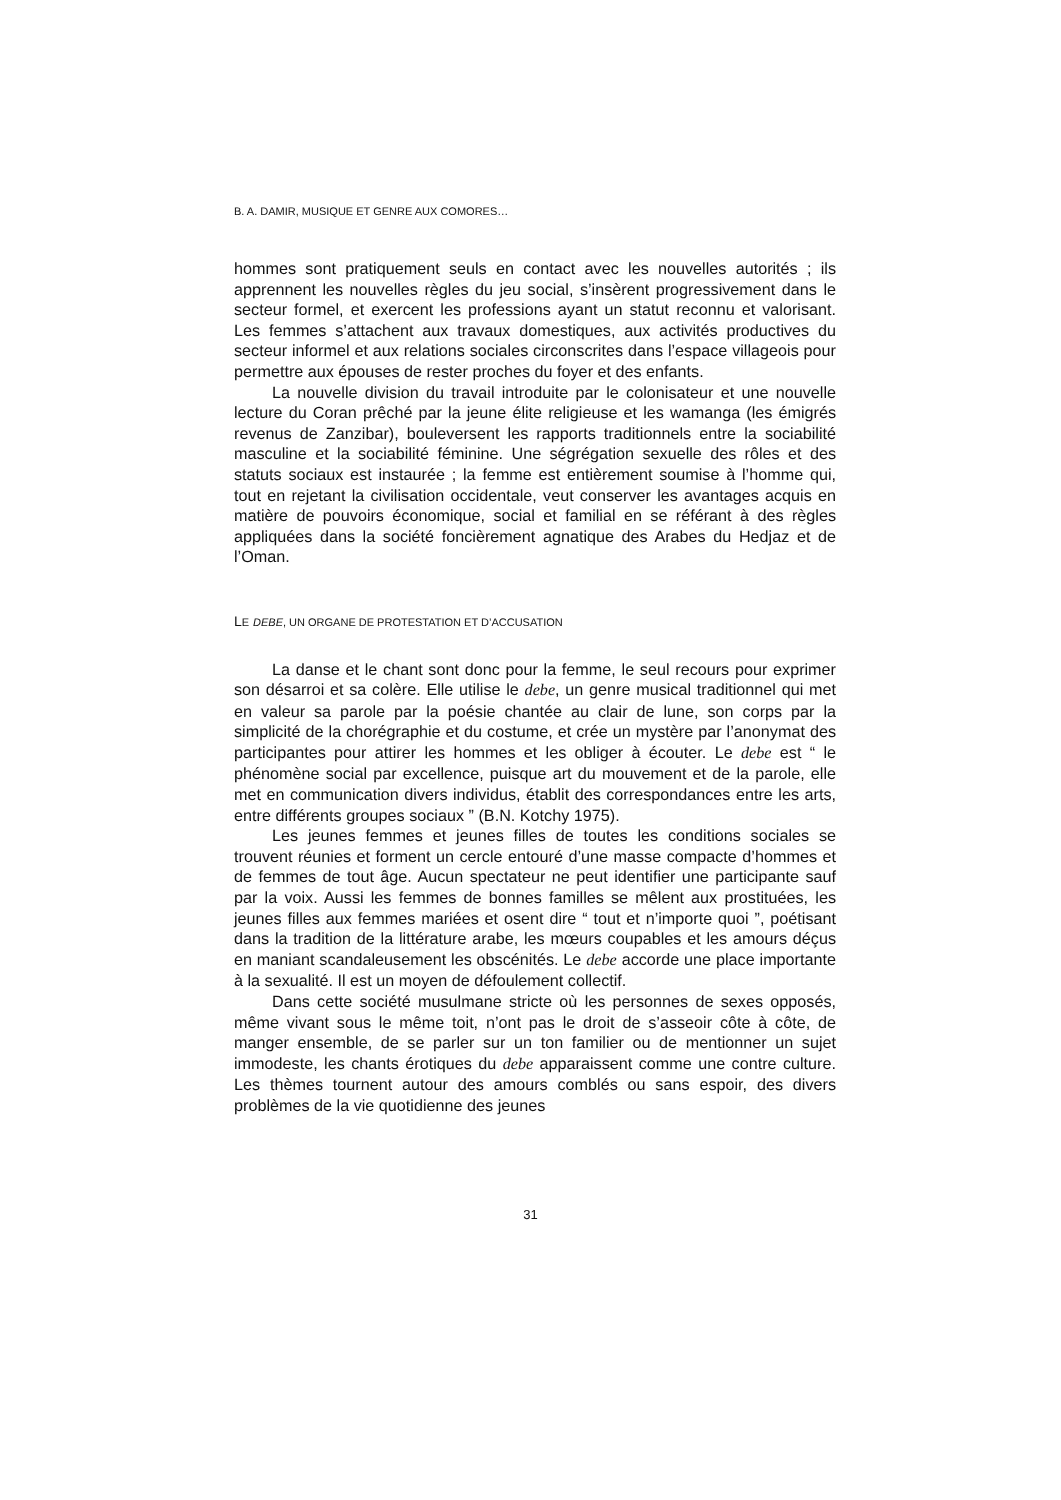B. A. DAMIR, MUSIQUE ET GENRE AUX COMORES…
hommes sont pratiquement seuls en contact avec les nouvelles autorités ; ils apprennent les nouvelles règles du jeu social, s’insèrent progressivement dans le secteur formel, et exercent les professions ayant un statut reconnu et valorisant. Les femmes s’attachent aux travaux domestiques, aux activités productives du secteur informel et aux relations sociales circonscrites dans l’espace villageois pour permettre aux épouses de rester proches du foyer et des enfants.
La nouvelle division du travail introduite par le colonisateur et une nouvelle lecture du Coran prêché par la jeune élite religieuse et les wamanga (les émigrés revenus de Zanzibar), bouleversent les rapports traditionnels entre la sociabilité masculine et la sociabilité féminine. Une ségrégation sexuelle des rôles et des statuts sociaux est instaurée ; la femme est entièrement soumise à l’homme qui, tout en rejetant la civilisation occidentale, veut conserver les avantages acquis en matière de pouvoirs économique, social et familial en se référant à des règles appliquées dans la société foncièrement agnatique des Arabes du Hedjaz et de l’Oman.
LE DEBE, UN ORGANE DE PROTESTATION ET D’ACCUSATION
La danse et le chant sont donc pour la femme, le seul recours pour exprimer son désarroi et sa colère. Elle utilise le debe, un genre musical traditionnel qui met en valeur sa parole par la poésie chantée au clair de lune, son corps par la simplicité de la chorégraphie et du costume, et crée un mystère par l’anonymat des participantes pour attirer les hommes et les obliger à écouter. Le debe est “ le phénomène social par excellence, puisque art du mouvement et de la parole, elle met en communication divers individus, établit des correspondances entre les arts, entre différents groupes sociaux ” (B.N. Kotchy 1975).
Les jeunes femmes et jeunes filles de toutes les conditions sociales se trouvent réunies et forment un cercle entouré d’une masse compacte d’hommes et de femmes de tout âge. Aucun spectateur ne peut identifier une participante sauf par la voix. Aussi les femmes de bonnes familles se mêlent aux prostituées, les jeunes filles aux femmes mariées et osent dire “ tout et n’importe quoi ”, poétisant dans la tradition de la littérature arabe, les mœurs coupables et les amours déçus en maniant scandaleusement les obscénités. Le debe accorde une place importante à la sexualité. Il est un moyen de défoulement collectif.
Dans cette société musulmane stricte où les personnes de sexes opposés, même vivant sous le même toit, n’ont pas le droit de s’asseoir côte à côte, de manger ensemble, de se parler sur un ton familier ou de mentionner un sujet immodeste, les chants érotiques du debe apparaissent comme une contre culture. Les thèmes tournent autour des amours comblés ou sans espoir, des divers problèmes de la vie quotidienne des jeunes
31